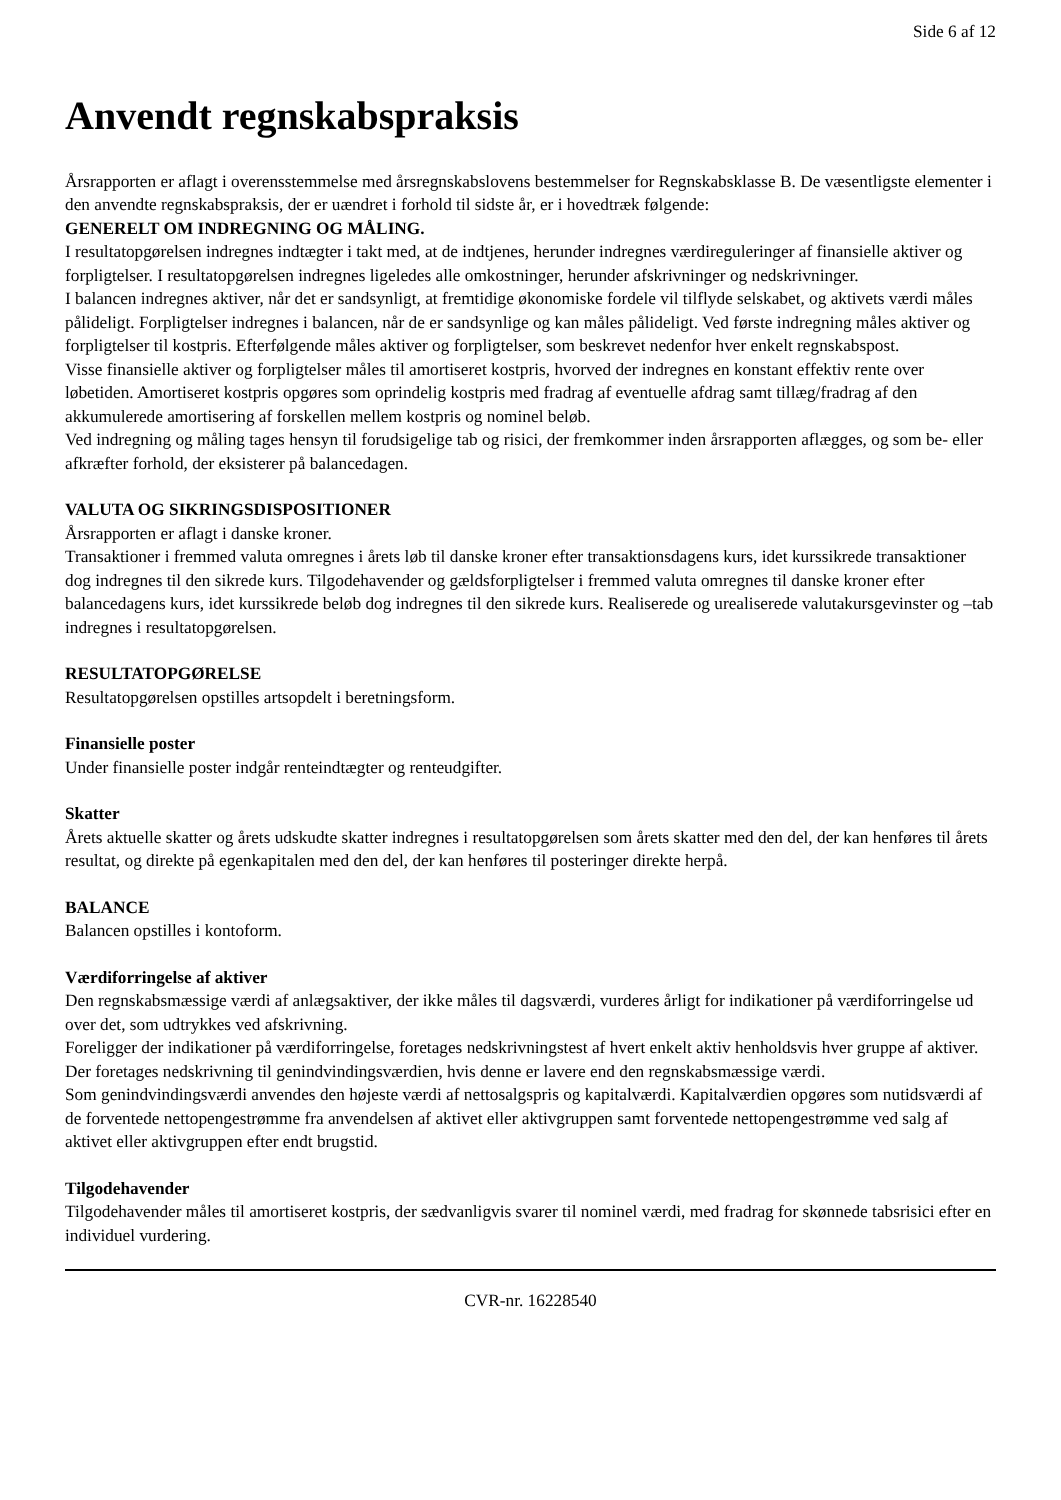Side 6 af 12
Anvendt regnskabspraksis
Årsrapporten er aflagt i overensstemmelse med årsregnskabslovens bestemmelser for Regnskabsklasse B. De væsentligste elementer i den anvendte regnskabspraksis, der er uændret i forhold til sidste år, er i hovedtræk følgende:
GENERELT OM INDREGNING OG MÅLING.
I resultatopgørelsen indregnes indtægter i takt med, at de indtjenes, herunder indregnes værdireguleringer af finansielle aktiver og forpligtelser. I resultatopgørelsen indregnes ligeledes alle omkostninger, herunder afskrivninger og nedskrivninger.
I balancen indregnes aktiver, når det er sandsynligt, at fremtidige økonomiske fordele vil tilflyde selskabet, og aktivets værdi måles pålideligt. Forpligtelser indregnes i balancen, når de er sandsynlige og kan måles pålideligt. Ved første indregning måles aktiver og forpligtelser til kostpris. Efterfølgende måles aktiver og forpligtelser, som beskrevet nedenfor hver enkelt regnskabspost.
Visse finansielle aktiver og forpligtelser måles til amortiseret kostpris, hvorved der indregnes en konstant effektiv rente over løbetiden. Amortiseret kostpris opgøres som oprindelig kostpris med fradrag af eventuelle afdrag samt tillæg/fradrag af den akkumulerede amortisering af forskellen mellem kostpris og nominel beløb.
Ved indregning og måling tages hensyn til forudsigelige tab og risici, der fremkommer inden årsrapporten aflægges, og som be- eller afkræfter forhold, der eksisterer på balancedagen.
VALUTA OG SIKRINGSDISPOSITIONER
Årsrapporten er aflagt i danske kroner.
Transaktioner i fremmed valuta omregnes i årets løb til danske kroner efter transaktionsdagens kurs, idet kurssikrede transaktioner dog indregnes til den sikrede kurs. Tilgodehavender og gældsforpligtelser i fremmed valuta omregnes til danske kroner efter balancedagens kurs, idet kurssikrede beløb dog indregnes til den sikrede kurs. Realiserede og urealiserede valutakursgevinster og –tab indregnes i resultatopgørelsen.
RESULTATOPGØRELSE
Resultatopgørelsen opstilles artsopdelt i beretningsform.
Finansielle poster
Under finansielle poster indgår renteindtægter og renteudgifter.
Skatter
Årets aktuelle skatter og årets udskudte skatter indregnes i resultatopgørelsen som årets skatter med den del, der kan henføres til årets resultat, og direkte på egenkapitalen med den del, der kan henføres til posteringer direkte herpå.
BALANCE
Balancen opstilles i kontoform.
Værdiforringelse af aktiver
Den regnskabsmæssige værdi af anlægsaktiver, der ikke måles til dagsværdi, vurderes årligt for indikationer på værdiforringelse ud over det, som udtrykkes ved afskrivning.
Foreligger der indikationer på værdiforringelse, foretages nedskrivningstest af hvert enkelt aktiv henholdsvis hver gruppe af aktiver. Der foretages nedskrivning til genindvindingsværdien, hvis denne er lavere end den regnskabsmæssige værdi.
Som genindvindingsværdi anvendes den højeste værdi af nettosalgspris og kapitalværdi. Kapitalværdien opgøres som nutidsværdi af de forventede nettopengestrømme fra anvendelsen af aktivet eller aktivgruppen samt forventede nettopengestrømme ved salg af aktivet eller aktivgruppen efter endt brugstid.
Tilgodehavender
Tilgodehavender måles til amortiseret kostpris, der sædvanligvis svarer til nominel værdi, med fradrag for skønnede tabsrisici efter en individuel vurdering.
CVR-nr. 16228540